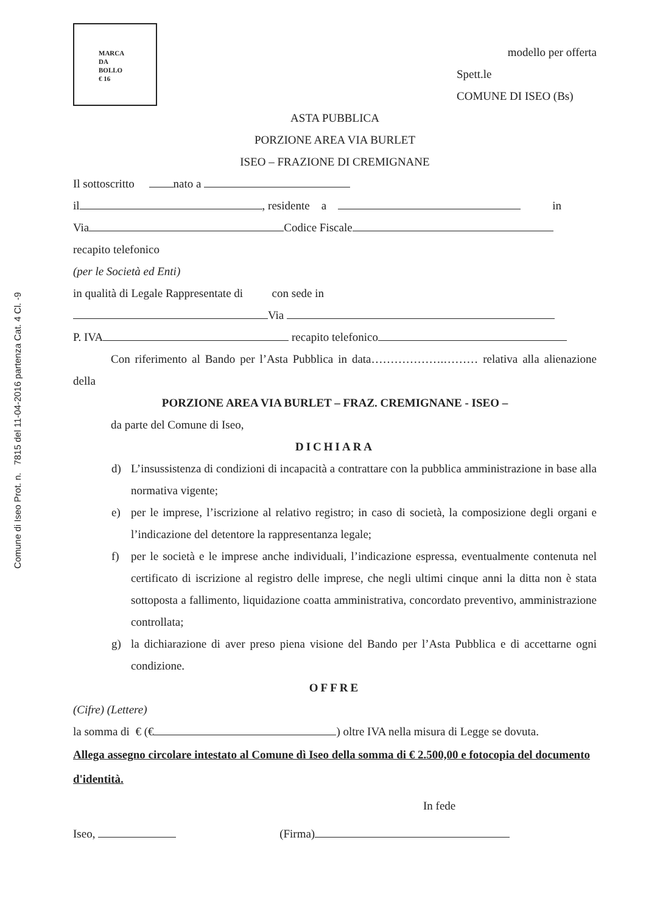Comune di Iseo Prot. n. 7815 del 11-04-2016 partenza Cat. 4 Cl. -9
MARCA
DA
BOLLO
€ 16
modello per offerta
Spett.le
COMUNE DI ISEO (Bs)
ASTA PUBBLICA
PORZIONE AREA VIA BURLET
ISEO – FRAZIONE DI CREMIGNANE
Il sottoscritto nato a
il , residente a in
Via Codice Fiscale
recapito telefonico
(per le Società ed Enti)
in qualità di Legale Rappresentate di con sede in
Via
P. IVA recapito telefonico
Con riferimento al Bando per l’Asta Pubblica in data……………….……… relativa alla alienazione della
PORZIONE AREA VIA BURLET – FRAZ. CREMIGNANE - ISEO –
da parte del Comune di Iseo,
DICHIARA
d) L’insussistenza di condizioni di incapacità a contrattare con la pubblica amministrazione in base alla normativa vigente;
e) per le imprese, l’iscrizione al relativo registro; in caso di società, la composizione degli organi e l’indicazione del detentore la rappresentanza legale;
f) per le società e le imprese anche individuali, l’indicazione espressa, eventualmente contenuta nel certificato di iscrizione al registro delle imprese, che negli ultimi cinque anni la ditta non è stata sottoposta a fallimento, liquidazione coatta amministrativa, concordato preventivo, amministrazione controllata;
g) la dichiarazione di aver preso piena visione del Bando per l’Asta Pubblica e di accettarne ogni condizione.
OFFRE
(Cifre) (Lettere)
la somma di € (€ ) oltre IVA nella misura di Legge se dovuta.
Allega assegno circolare intestato al Comune dì Iseo della somma di € 2.500,00 e fotocopia del documento d'identità.
In fede
Iseo, (Firma)